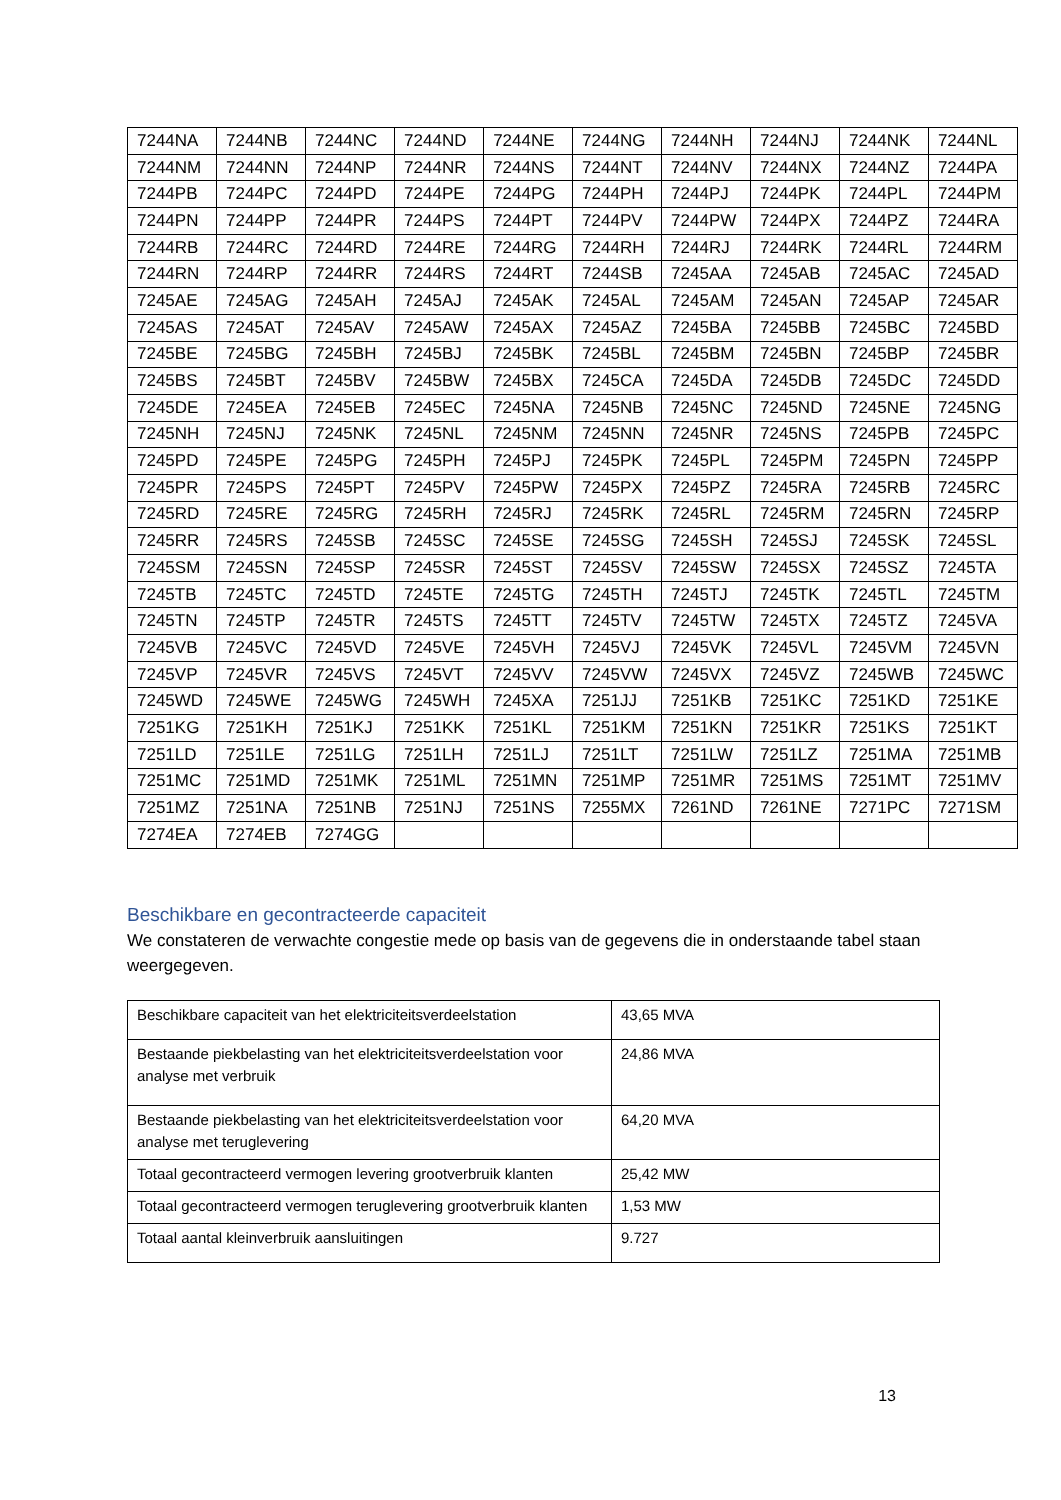| 7244NA | 7244NB | 7244NC | 7244ND | 7244NE | 7244NG | 7244NH | 7244NJ | 7244NK | 7244NL |
| 7244NM | 7244NN | 7244NP | 7244NR | 7244NS | 7244NT | 7244NV | 7244NX | 7244NZ | 7244PA |
| 7244PB | 7244PC | 7244PD | 7244PE | 7244PG | 7244PH | 7244PJ | 7244PK | 7244PL | 7244PM |
| 7244PN | 7244PP | 7244PR | 7244PS | 7244PT | 7244PV | 7244PW | 7244PX | 7244PZ | 7244RA |
| 7244RB | 7244RC | 7244RD | 7244RE | 7244RG | 7244RH | 7244RJ | 7244RK | 7244RL | 7244RM |
| 7244RN | 7244RP | 7244RR | 7244RS | 7244RT | 7244SB | 7245AA | 7245AB | 7245AC | 7245AD |
| 7245AE | 7245AG | 7245AH | 7245AJ | 7245AK | 7245AL | 7245AM | 7245AN | 7245AP | 7245AR |
| 7245AS | 7245AT | 7245AV | 7245AW | 7245AX | 7245AZ | 7245BA | 7245BB | 7245BC | 7245BD |
| 7245BE | 7245BG | 7245BH | 7245BJ | 7245BK | 7245BL | 7245BM | 7245BN | 7245BP | 7245BR |
| 7245BS | 7245BT | 7245BV | 7245BW | 7245BX | 7245CA | 7245DA | 7245DB | 7245DC | 7245DD |
| 7245DE | 7245EA | 7245EB | 7245EC | 7245NA | 7245NB | 7245NC | 7245ND | 7245NE | 7245NG |
| 7245NH | 7245NJ | 7245NK | 7245NL | 7245NM | 7245NN | 7245NR | 7245NS | 7245PB | 7245PC |
| 7245PD | 7245PE | 7245PG | 7245PH | 7245PJ | 7245PK | 7245PL | 7245PM | 7245PN | 7245PP |
| 7245PR | 7245PS | 7245PT | 7245PV | 7245PW | 7245PX | 7245PZ | 7245RA | 7245RB | 7245RC |
| 7245RD | 7245RE | 7245RG | 7245RH | 7245RJ | 7245RK | 7245RL | 7245RM | 7245RN | 7245RP |
| 7245RR | 7245RS | 7245SB | 7245SC | 7245SE | 7245SG | 7245SH | 7245SJ | 7245SK | 7245SL |
| 7245SM | 7245SN | 7245SP | 7245SR | 7245ST | 7245SV | 7245SW | 7245SX | 7245SZ | 7245TA |
| 7245TB | 7245TC | 7245TD | 7245TE | 7245TG | 7245TH | 7245TJ | 7245TK | 7245TL | 7245TM |
| 7245TN | 7245TP | 7245TR | 7245TS | 7245TT | 7245TV | 7245TW | 7245TX | 7245TZ | 7245VA |
| 7245VB | 7245VC | 7245VD | 7245VE | 7245VH | 7245VJ | 7245VK | 7245VL | 7245VM | 7245VN |
| 7245VP | 7245VR | 7245VS | 7245VT | 7245VV | 7245VW | 7245VX | 7245VZ | 7245WB | 7245WC |
| 7245WD | 7245WE | 7245WG | 7245WH | 7245XA | 7251JJ | 7251KB | 7251KC | 7251KD | 7251KE |
| 7251KG | 7251KH | 7251KJ | 7251KK | 7251KL | 7251KM | 7251KN | 7251KR | 7251KS | 7251KT |
| 7251LD | 7251LE | 7251LG | 7251LH | 7251LJ | 7251LT | 7251LW | 7251LZ | 7251MA | 7251MB |
| 7251MC | 7251MD | 7251MK | 7251ML | 7251MN | 7251MP | 7251MR | 7251MS | 7251MT | 7251MV |
| 7251MZ | 7251NA | 7251NB | 7251NJ | 7251NS | 7255MX | 7261ND | 7261NE | 7271PC | 7271SM |
| 7274EA | 7274EB | 7274GG | | | | | | | |
Beschikbare en gecontracteerde capaciteit
We constateren de verwachte congestie mede op basis van de gegevens die in onderstaande tabel staan weergegeven.
| Beschikbare capaciteit van het elektriciteitsverdeelstation | 43,65 MVA |
| Bestaande piekbelasting van het elektriciteitsverdeelstation voor analyse met verbruik | 24,86 MVA |
| Bestaande piekbelasting van het elektriciteitsverdeelstation voor analyse met teruglevering | 64,20 MVA |
| Totaal gecontracteerd vermogen levering grootverbruik klanten | 25,42 MW |
| Totaal gecontracteerd vermogen teruglevering grootverbruik klanten | 1,53 MW |
| Totaal aantal kleinverbruik aansluitingen | 9.727 |
13